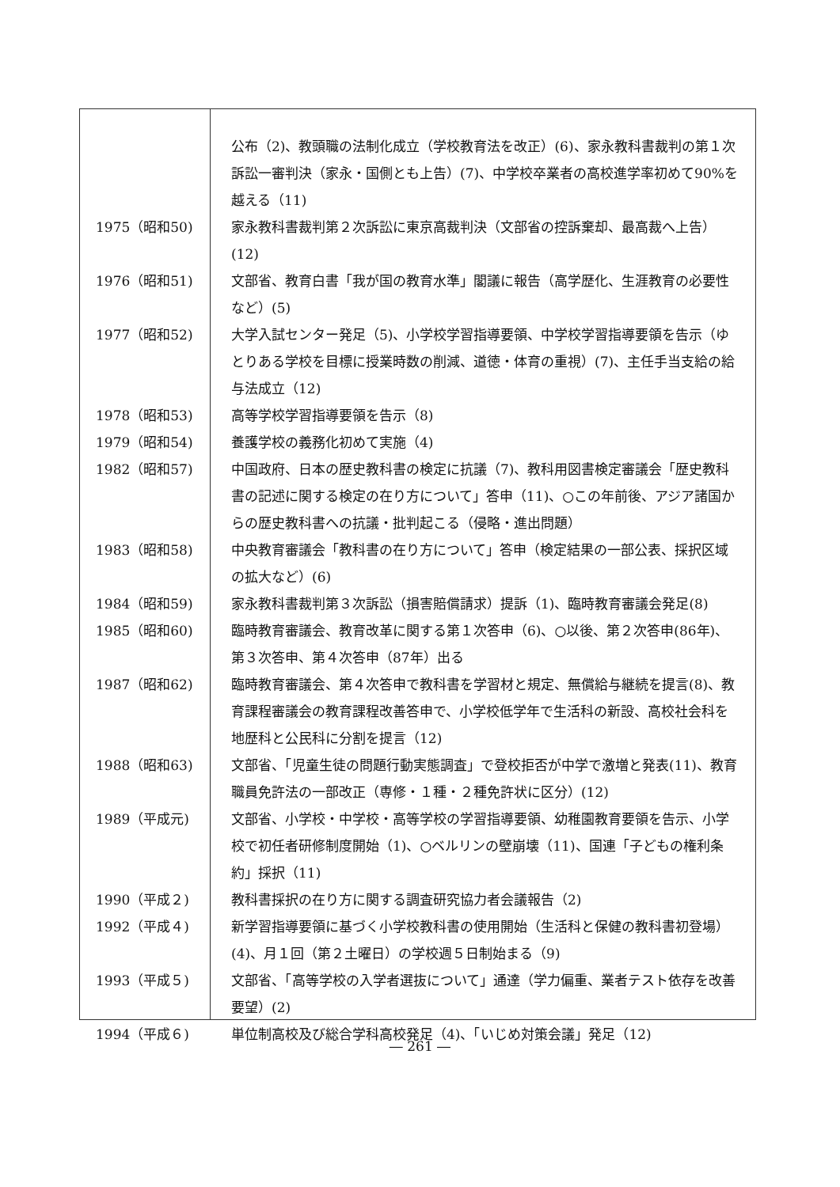| | 公布（2)、教頭職の法制化成立（学校教育法を改正）(6)、家永教科書裁判の第１次訴訟一審判決（家永・国側とも上告）(7)、中学校卒業者の高校進学率初めて90%を越える（11) |
| 1975（昭和50) | 家永教科書裁判第２次訴訟に東京高裁判決（文部省の控訴棄却、最高裁へ上告）(12) |
| 1976（昭和51) | 文部省、教育白書「我が国の教育水準」閣議に報告（高学歴化、生涯教育の必要性など）(5) |
| 1977（昭和52) | 大学入試センター発足（5)、小学校学習指導要領、中学校学習指導要領を告示（ゆとりある学校を目標に授業時数の削減、道徳・体育の重視）(7)、主任手当支給の給与法成立（12) |
| 1978（昭和53) | 高等学校学習指導要領を告示（8) |
| 1979（昭和54) | 養護学校の義務化初めて実施（4) |
| 1982（昭和57) | 中国政府、日本の歴史教科書の検定に抗議（7)、教科用図書検定審議会「歴史教科書の記述に関する検定の在り方について」答申（11)、○この年前後、アジア諸国からの歴史教科書への抗議・批判起こる（侵略・進出問題） |
| 1983（昭和58) | 中央教育審議会「教科書の在り方について」答申（検定結果の一部公表、採択区域の拡大など）(6) |
| 1984（昭和59) | 家永教科書裁判第３次訴訟（損害賠償請求）提訴（1)、臨時教育審議会発足(8) |
| 1985（昭和60) | 臨時教育審議会、教育改革に関する第１次答申（6)、○以後、第２次答申(86年)、第３次答申、第４次答申（87年）出る |
| 1987（昭和62) | 臨時教育審議会、第４次答申で教科書を学習材と規定、無償給与継続を提言(8)、教育課程審議会の教育課程改善答申で、小学校低学年で生活科の新設、高校社会科を地歴科と公民科に分割を提言（12) |
| 1988（昭和63) | 文部省、「児童生徒の問題行動実態調査」で登校拒否が中学で激増と発表(11)、教育職員免許法の一部改正（専修・１種・２種免許状に区分）(12) |
| 1989（平成元) | 文部省、小学校・中学校・高等学校の学習指導要領、幼稚園教育要領を告示、小学校で初任者研修制度開始（1)、○ベルリンの壁崩壊（11)、国連「子どもの権利条約」採択（11) |
| 1990（平成２) | 教科書採択の在り方に関する調査研究協力者会議報告（2) |
| 1992（平成４) | 新学習指導要領に基づく小学校教科書の使用開始（生活科と保健の教科書初登場）(4)、月１回（第２土曜日）の学校週５日制始まる（9) |
| 1993（平成５) | 文部省、「高等学校の入学者選抜について」通達（学力偏重、業者テスト依存を改善要望）(2) |
| 1994（平成６) | 単位制高校及び総合学科高校発足（4)、「いじめ対策会議」発足（12) |
― 261 ―